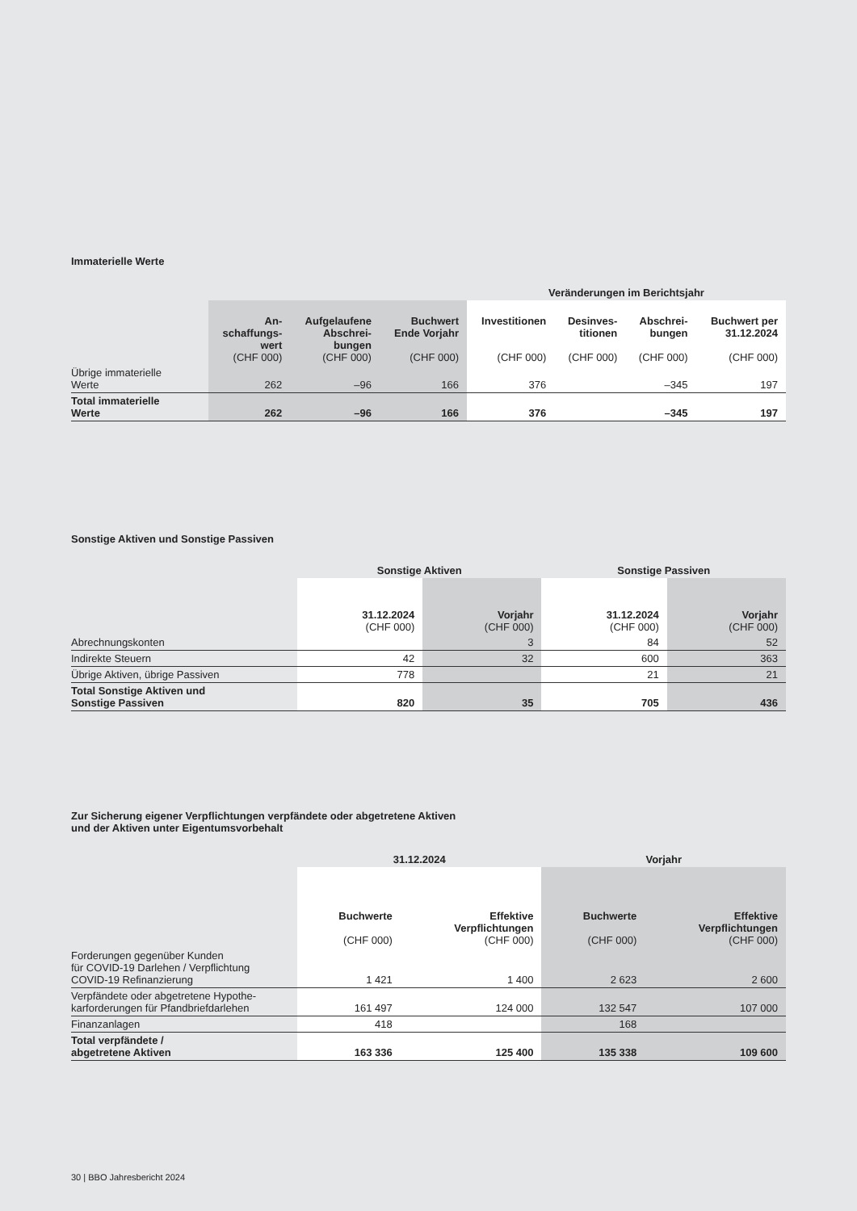Immaterielle Werte
| | | | | Veränderungen im Berichtsjahr | | | |
| --- | --- | --- | --- | --- | --- | --- | --- |
| | An- schaffungs- wert (CHF 000) | Aufgelaufene Abschrei- bungen (CHF 000) | Buchwert Ende Vorjahr (CHF 000) | Investitionen (CHF 000) | Desinves- titionen (CHF 000) | Abschrei- bungen (CHF 000) | Buchwert per 31.12.2024 (CHF 000) |
| Übrige immaterielle Werte | 262 | –96 | 166 | 376 | | –345 | 197 |
| Total immaterielle Werte | 262 | –96 | 166 | 376 | | –345 | 197 |
Sonstige Aktiven und Sonstige Passiven
| | Sonstige Aktiven | | Sonstige Passiven | |
| --- | --- | --- | --- | --- |
| | 31.12.2024 (CHF 000) | Vorjahr (CHF 000) | 31.12.2024 (CHF 000) | Vorjahr (CHF 000) |
| Abrechnungskonten | | 3 | 84 | 52 |
| Indirekte Steuern | 42 | 32 | 600 | 363 |
| Übrige Aktiven, übrige Passiven | 778 | | 21 | 21 |
| Total Sonstige Aktiven und Sonstige Passiven | 820 | 35 | 705 | 436 |
Zur Sicherung eigener Verpflichtungen verpfändete oder abgetretene Aktiven
und der Aktiven unter Eigentumsvorbehalt
| | 31.12.2024 | | Vorjahr | |
| --- | --- | --- | --- | --- |
| | Buchwerte (CHF 000) | Effektive Verpflichtungen (CHF 000) | Buchwerte (CHF 000) | Effektive Verpflichtungen (CHF 000) |
| Forderungen gegenüber Kunden für COVID-19 Darlehen / Verpflichtung COVID-19 Refinanzierung | 1 421 | 1 400 | 2 623 | 2 600 |
| Verpfändete oder abgetretene Hypothe- karforderungen für Pfandbriefdarlehen | 161 497 | 124 000 | 132 547 | 107 000 |
| Finanzanlagen | 418 | | 168 | |
| Total verpfändete / abgetretene Aktiven | 163 336 | 125 400 | 135 338 | 109 600 |
30 | BBO Jahresbericht 2024